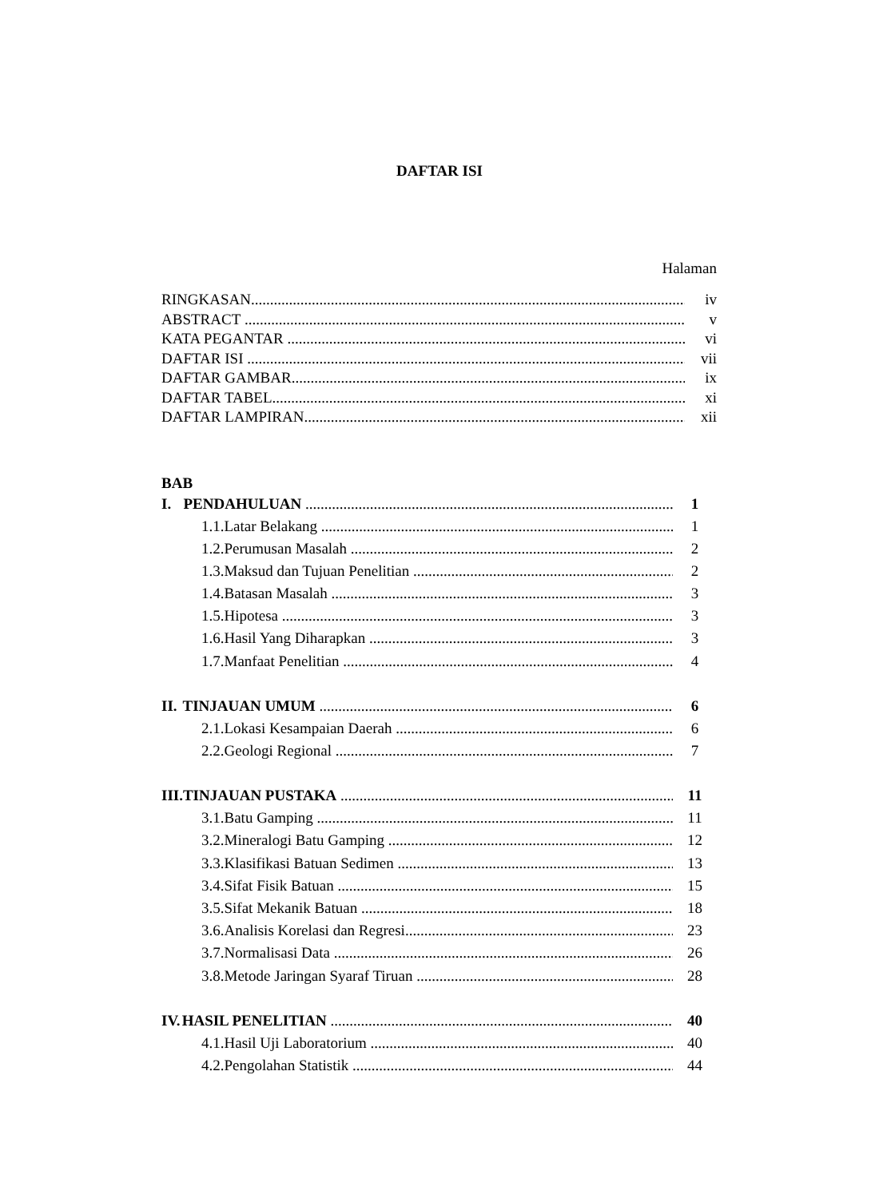DAFTAR ISI
Halaman
RINGKASAN iv
ABSTRACT v
KATA PEGANTAR vi
DAFTAR ISI vii
DAFTAR GAMBAR ix
DAFTAR TABEL xi
DAFTAR LAMPIRAN xii
BAB
I. PENDAHULUAN 1
1.1. Latar Belakang 1
1.2. Perumusan Masalah 2
1.3. Maksud dan Tujuan Penelitian 2
1.4. Batasan Masalah 3
1.5. Hipotesa 3
1.6. Hasil Yang Diharapkan 3
1.7. Manfaat Penelitian 4
II. TINJAUAN UMUM 6
2.1. Lokasi Kesampaian Daerah 6
2.2. Geologi Regional 7
III. TINJAUAN PUSTAKA 11
3.1. Batu Gamping 11
3.2. Mineralogi Batu Gamping 12
3.3. Klasifikasi Batuan Sedimen 13
3.4. Sifat Fisik Batuan 15
3.5. Sifat Mekanik Batuan 18
3.6. Analisis Korelasi dan Regresi 23
3.7. Normalisasi Data 26
3.8. Metode Jaringan Syaraf Tiruan 28
IV. HASIL PENELITIAN 40
4.1. Hasil Uji Laboratorium 40
4.2. Pengolahan Statistik 44